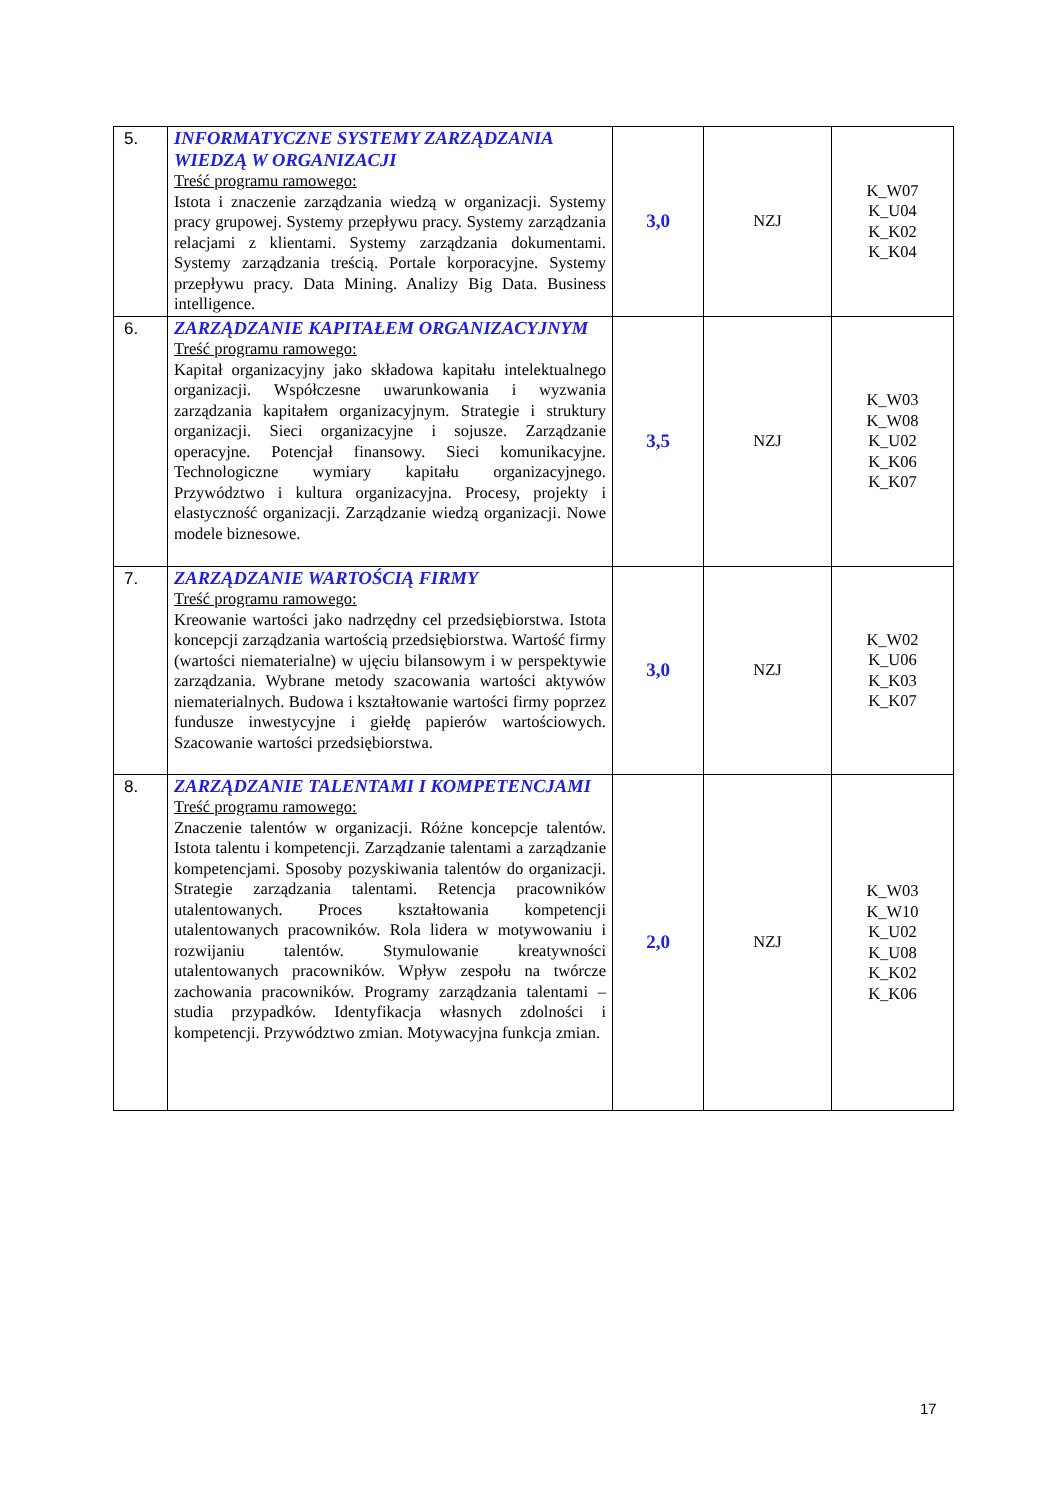| 5. | INFORMATYCZNE SYSTEMY ZARZĄDZANIA WIEDZĄ W ORGANIZACJI Treść programu ramowego: Istota i znaczenie zarządzania wiedzą w organizacji. Systemy pracy grupowej. Systemy przepływu pracy. Systemy zarządzania relacjami z klientami. Systemy zarządzania dokumentami. Systemy zarządzania treścią. Portale korporacyjne. Systemy przepływu pracy. Data Mining. Analizy Big Data. Business intelligence. | 3,0 | NZJ | K_W07 K_U04 K_K02 K_K04 |
| 6. | ZARZĄDZANIE KAPITAŁEM ORGANIZACYJNYM Treść programu ramowego: Kapitał organizacyjny jako składowa kapitału intelektualnego organizacji. Współczesne uwarunkowania i wyzwania zarządzania kapitałem organizacyjnym. Strategie i struktury organizacji. Sieci organizacyjne i sojusze. Zarządzanie operacyjne. Potencjał finansowy. Sieci komunikacyjne. Technologiczne wymiary kapitału organizacyjnego. Przywództwo i kultura organizacyjna. Procesy, projekty i elastyczność organizacji. Zarządzanie wiedzą organizacji. Nowe modele biznesowe. | 3,5 | NZJ | K_W03 K_W08 K_U02 K_K06 K_K07 |
| 7. | ZARZĄDZANIE WARTOŚCIĄ FIRMY Treść programu ramowego: Kreowanie wartości jako nadrzędny cel przedsiębiorstwa. Istota koncepcji zarządzania wartością przedsiębiorstwa. Wartość firmy (wartości niematerialne) w ujęciu bilansowym i w perspektywie zarządzania. Wybrane metody szacowania wartości aktywów niematerialnych. Budowa i kształtowanie wartości firmy poprzez fundusze inwestycyjne i giełdę papierów wartościowych. Szacowanie wartości przedsiębiorstwa. | 3,0 | NZJ | K_W02 K_U06 K_K03 K_K07 |
| 8. | ZARZĄDZANIE TALENTAMI I KOMPETENCJAMI Treść programu ramowego: Znaczenie talentów w organizacji. Różne koncepcje talentów. Istota talentu i kompetencji. Zarządzanie talentami a zarządzanie kompetencjami. Sposoby pozyskiwania talentów do organizacji. Strategie zarządzania talentami. Retencja pracowników utalentowanych. Proces kształtowania kompetencji utalentowanych pracowników. Rola lidera w motywowaniu i rozwijaniu talentów. Stymulowanie kreatywności utalentowanych pracowników. Wpływ zespołu na twórcze zachowania pracowników. Programy zarządzania talentami – studia przypadków. Identyfikacja własnych zdolności i kompetencji. Przywództwo zmian. Motywacyjna funkcja zmian. | 2,0 | NZJ | K_W03 K_W10 K_U02 K_U08 K_K02 K_K06 |
17